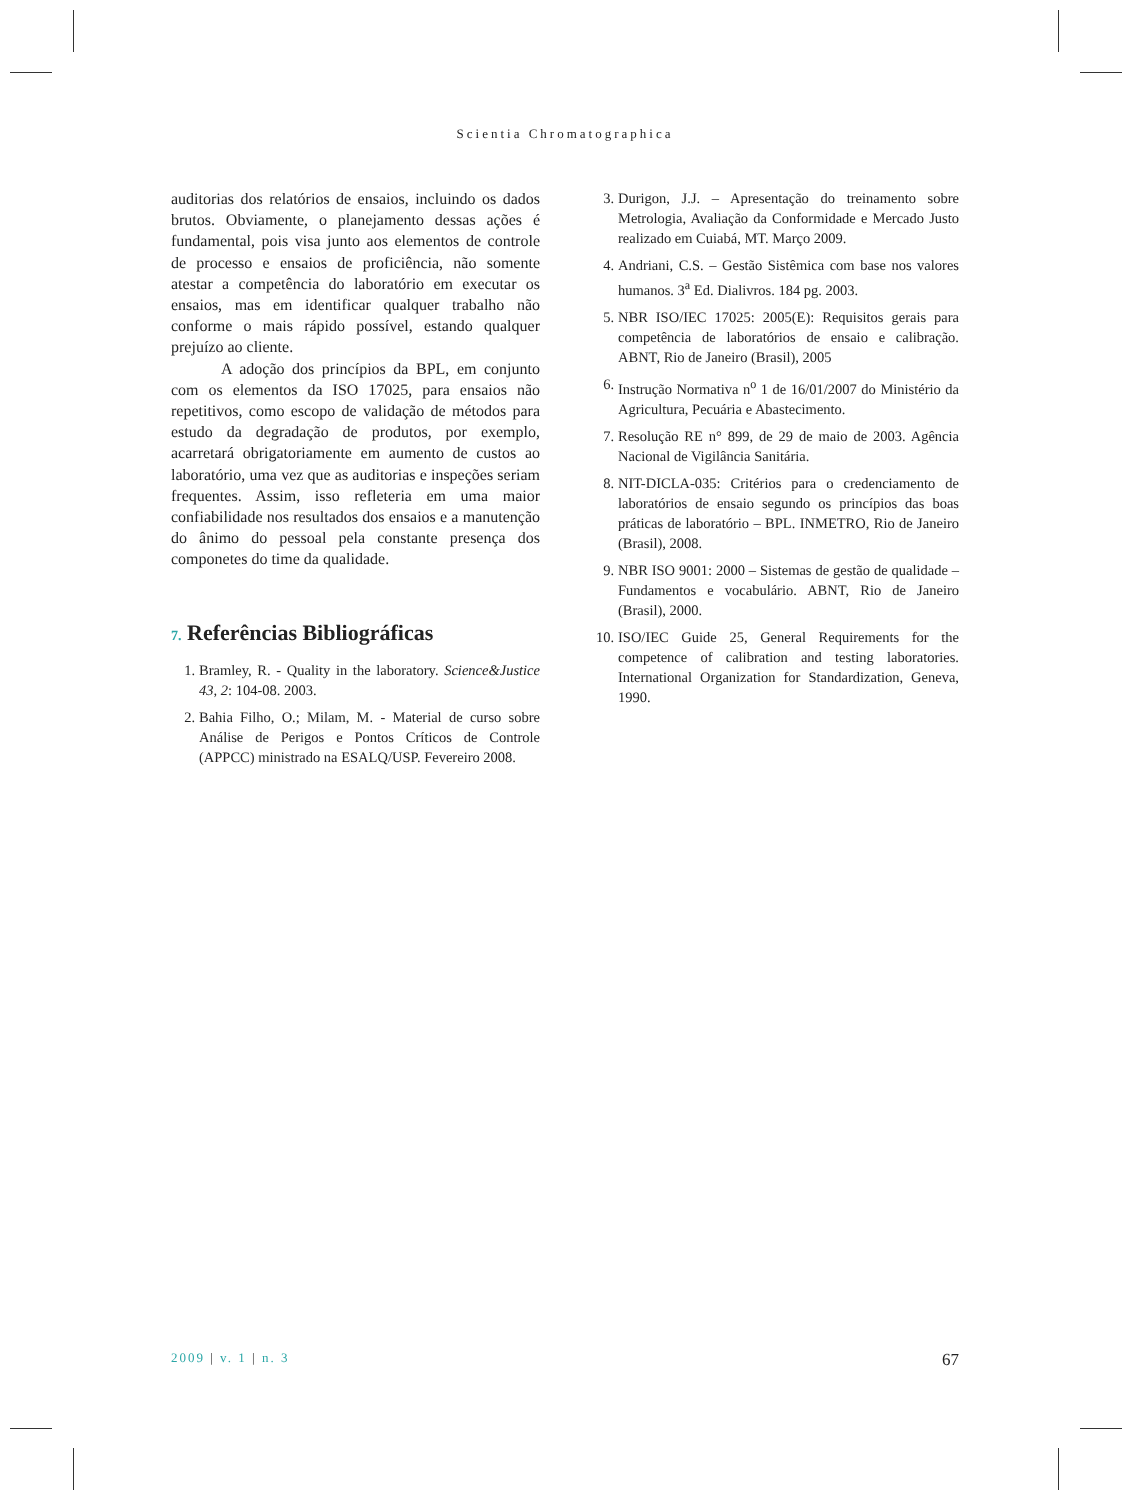Scientia Chromatographica
auditorias dos relatórios de ensaios, incluindo os dados brutos. Obviamente, o planejamento dessas ações é fundamental, pois visa junto aos elementos de controle de processo e ensaios de proficiência, não somente atestar a competência do laboratório em executar os ensaios, mas em identificar qualquer trabalho não conforme o mais rápido possível, estando qualquer prejuízo ao cliente.
A adoção dos princípios da BPL, em conjunto com os elementos da ISO 17025, para ensaios não repetitivos, como escopo de validação de métodos para estudo da degradação de produtos, por exemplo, acarretará obrigatoriamente em aumento de custos ao laboratório, uma vez que as auditorias e inspeções seriam frequentes. Assim, isso refleteria em uma maior confiabilidade nos resultados dos ensaios e a manutenção do ânimo do pessoal pela constante presença dos componetes do time da qualidade.
7. Referências Bibliográficas
1. Bramley, R. - Quality in the laboratory. Science&Justice 43, 2: 104-08. 2003.
2. Bahia Filho, O.; Milam, M. - Material de curso sobre Análise de Perigos e Pontos Críticos de Controle (APPCC) ministrado na ESALQ/USP. Fevereiro 2008.
3. Durigon, J.J. – Apresentação do treinamento sobre Metrologia, Avaliação da Conformidade e Mercado Justo realizado em Cuiabá, MT. Março 2009.
4. Andriani, C.S. – Gestão Sistêmica com base nos valores humanos. 3<sup>a</sup> Ed. Dialivros. 184 pg. 2003.
5. NBR ISO/IEC 17025: 2005(E): Requisitos gerais para competência de laboratórios de ensaio e calibração. ABNT, Rio de Janeiro (Brasil), 2005
6. Instrução Normativa n<sup>o</sup> 1 de 16/01/2007 do Ministério da Agricultura, Pecuária e Abastecimento.
7. Resolução RE n° 899, de 29 de maio de 2003. Agência Nacional de Vigilância Sanitária.
8. NIT-DICLA-035: Critérios para o credenciamento de laboratórios de ensaio segundo os princípios das boas práticas de laboratório – BPL. INMETRO, Rio de Janeiro (Brasil), 2008.
9. NBR ISO 9001: 2000 – Sistemas de gestão de qualidade – Fundamentos e vocabulário. ABNT, Rio de Janeiro (Brasil), 2000.
10. ISO/IEC Guide 25, General Requirements for the competence of calibration and testing laboratories. International Organization for Standardization, Geneva, 1990.
2009 | v. 1 | n. 3 67